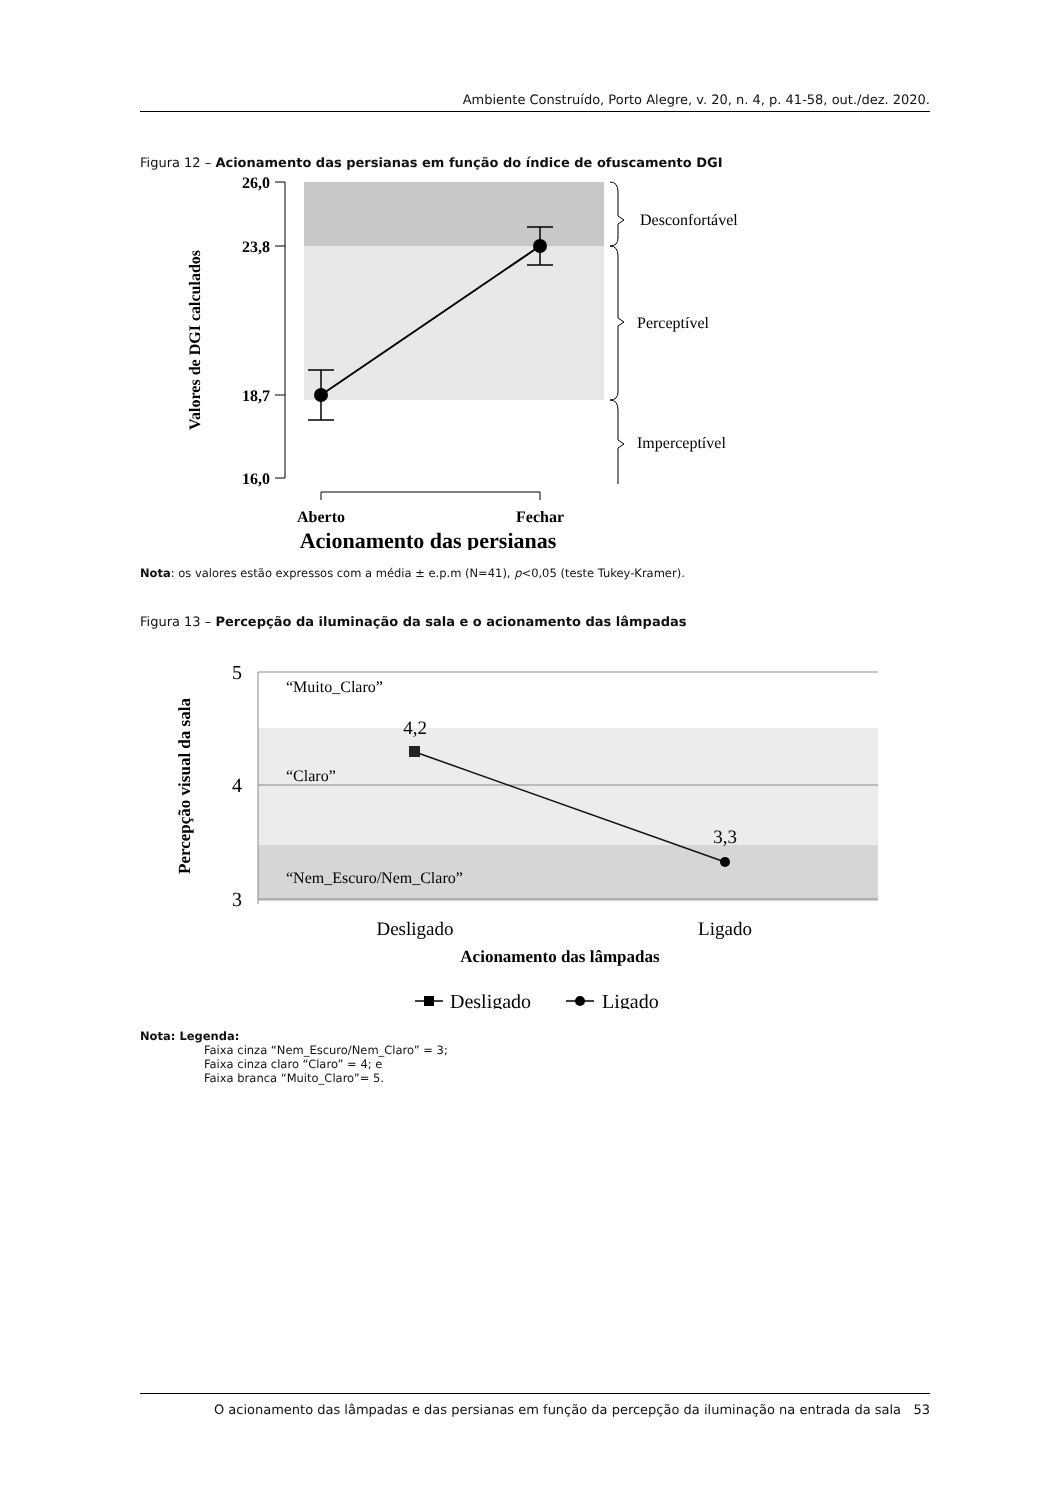Ambiente Construído, Porto Alegre, v. 20, n. 4, p. 41-58, out./dez. 2020.
Figura 12 – Acionamento das persianas em função do índice de ofuscamento DGI
26,0
23,8
18,7
16,0
Valores de DGI calculados
Desconfortável
Perceptível
Imperceptível
Aberto
Fechar
Acionamento das persianas
Nota: os valores estão expressos com a média ± e.p.m (N=41), p<0,05 (teste Tukey-Kramer).
Figura 13 – Percepção da iluminação da sala e o acionamento das lâmpadas
5
4
3
“Muito_Claro”
“Claro”
“Nem_Escuro/Nem_Claro”
Percepção visual da sala
4,2
3,3
Desligado
Ligado
Acionamento das lâmpadas
Desligado
Ligado
Nota: Legenda:
Faixa cinza “Nem_Escuro/Nem_Claro” = 3;
Faixa cinza claro “Claro” = 4; e
Faixa branca “Muito_Claro”= 5.
O acionamento das lâmpadas e das persianas em função da percepção da iluminação na entrada da sala 53